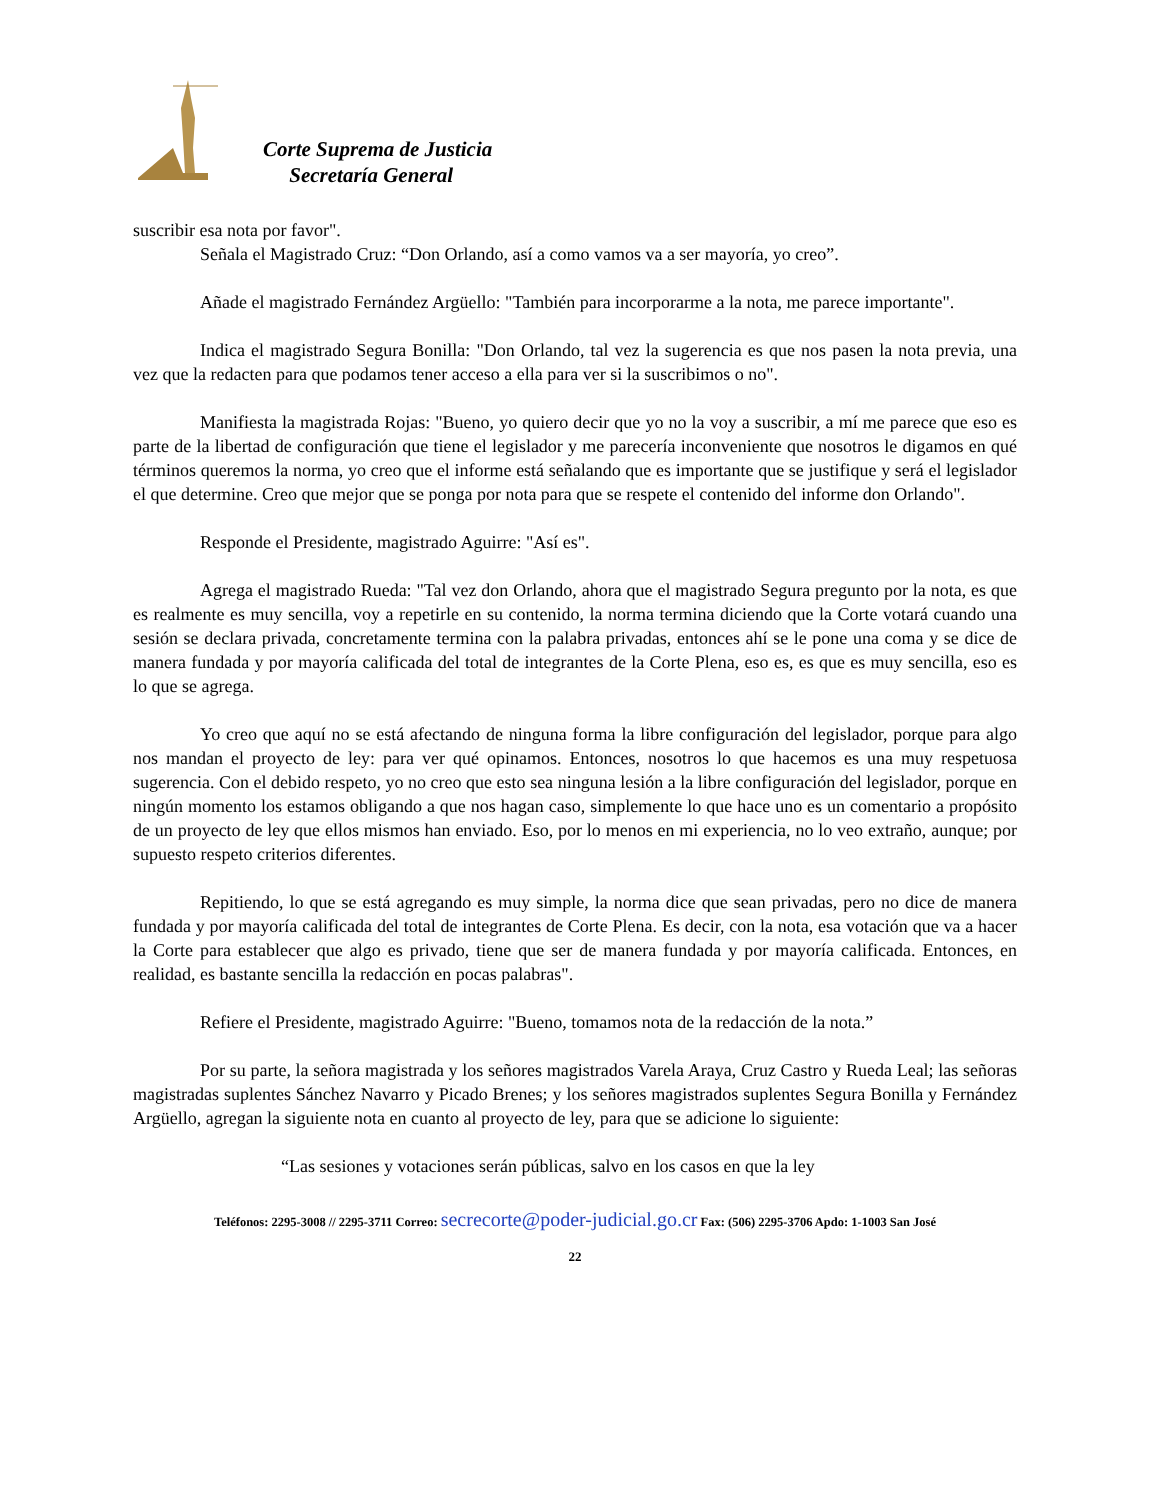Corte Suprema de Justicia
Secretaría General
suscribir esa nota por favor".
Señala el Magistrado Cruz: “Don Orlando, así a como vamos va a ser mayoría, yo creo”.
Añade el magistrado Fernández Argüello: "También para incorporarme a la nota, me parece importante".
Indica el magistrado Segura Bonilla: "Don Orlando, tal vez la sugerencia es que nos pasen la nota previa, una vez que la redacten para que podamos tener acceso a ella para ver si la suscribimos o no".
Manifiesta la magistrada Rojas: "Bueno, yo quiero decir que yo no la voy a suscribir, a mí me parece que eso es parte de la libertad de configuración que tiene el legislador y me parecería inconveniente que nosotros le digamos en qué términos queremos la norma, yo creo que el informe está señalando que es importante que se justifique y será el legislador el que determine. Creo que mejor que se ponga por nota para que se respete el contenido del informe don Orlando".
Responde el Presidente, magistrado Aguirre: "Así es".
Agrega el magistrado Rueda: "Tal vez don Orlando, ahora que el magistrado Segura pregunto por la nota, es que es realmente es muy sencilla, voy a repetirle en su contenido, la norma termina diciendo que la Corte votará cuando una sesión se declara privada, concretamente termina con la palabra privadas, entonces ahí se le pone una coma y se dice de manera fundada y por mayoría calificada del total de integrantes de la Corte Plena, eso es, es que es muy sencilla, eso es lo que se agrega.
Yo creo que aquí no se está afectando de ninguna forma la libre configuración del legislador, porque para algo nos mandan el proyecto de ley: para ver qué opinamos. Entonces, nosotros lo que hacemos es una muy respetuosa sugerencia. Con el debido respeto, yo no creo que esto sea ninguna lesión a la libre configuración del legislador, porque en ningún momento los estamos obligando a que nos hagan caso, simplemente lo que hace uno es un comentario a propósito de un proyecto de ley que ellos mismos han enviado. Eso, por lo menos en mi experiencia, no lo veo extraño, aunque; por supuesto respeto criterios diferentes.
Repitiendo, lo que se está agregando es muy simple, la norma dice que sean privadas, pero no dice de manera fundada y por mayoría calificada del total de integrantes de Corte Plena. Es decir, con la nota, esa votación que va a hacer la Corte para establecer que algo es privado, tiene que ser de manera fundada y por mayoría calificada. Entonces, en realidad, es bastante sencilla la redacción en pocas palabras".
Refiere el Presidente, magistrado Aguirre: "Bueno, tomamos nota de la redacción de la nota.”
Por su parte, la señora magistrada y los señores magistrados Varela Araya, Cruz Castro y Rueda Leal; las señoras magistradas suplentes Sánchez Navarro y Picado Brenes; y los señores magistrados suplentes Segura Bonilla y Fernández Argüello, agregan la siguiente nota en cuanto al proyecto de ley, para que se adicione lo siguiente:
“Las sesiones y votaciones serán públicas, salvo en los casos en que la ley
Teléfonos: 2295-3008 // 2295-3711 Correo: secrecorte@poder-judicial.go.cr Fax: (506) 2295-3706 Apdo: 1-1003 San José
22